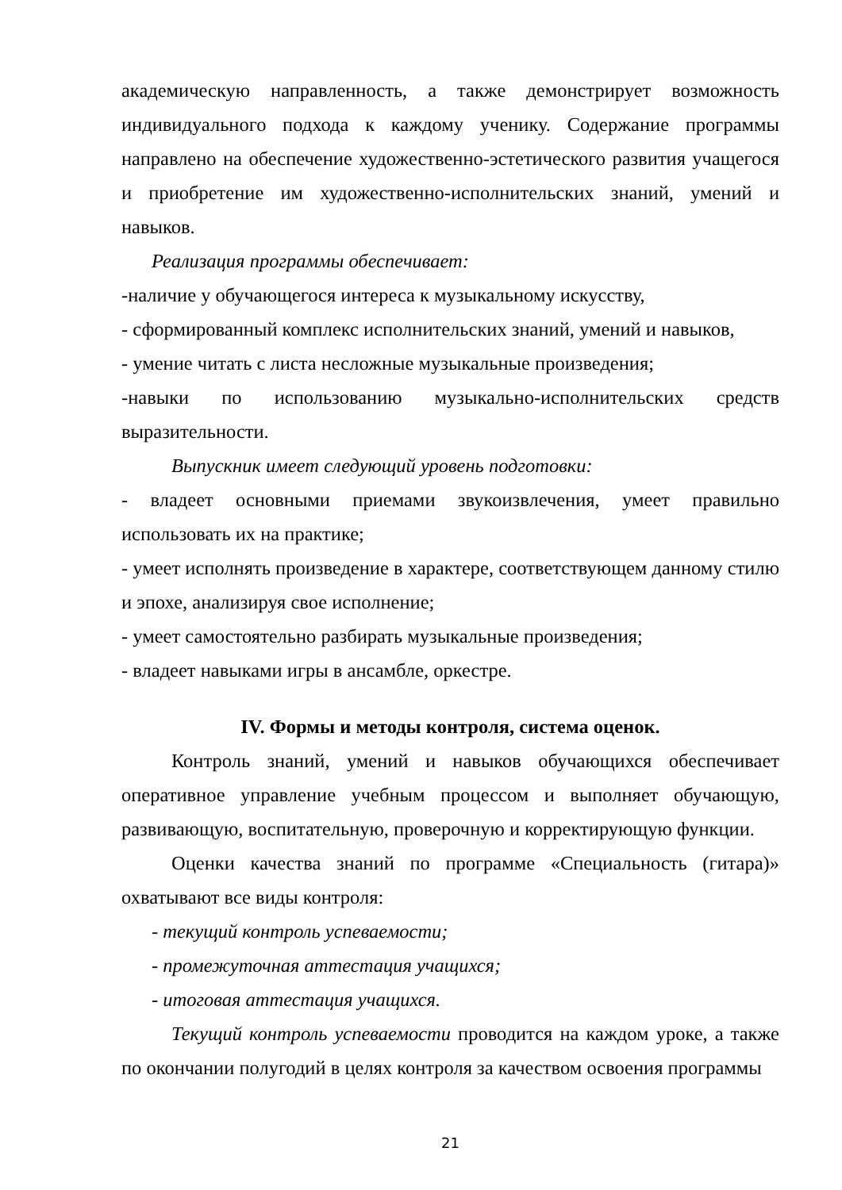академическую направленность, а также демонстрирует возможность индивидуального подхода к каждому ученику. Содержание программы направлено на обеспечение художественно-эстетического развития учащегося и приобретение им художественно-исполнительских знаний, умений и навыков.
Реализация программы обеспечивает:
-наличие у обучающегося интереса к музыкальному искусству,
- сформированный комплекс исполнительских знаний, умений и навыков,
- умение читать с листа несложные музыкальные произведения;
-навыки по использованию музыкально-исполнительских средств выразительности.
Выпускник имеет следующий уровень подготовки:
- владеет основными приемами звукоизвлечения, умеет правильно использовать их на практике;
- умеет исполнять произведение в характере, соответствующем данному стилю и эпохе, анализируя свое исполнение;
- умеет самостоятельно разбирать музыкальные произведения;
- владеет навыками игры в ансамбле, оркестре.
IV. Формы и методы контроля, система оценок.
Контроль знаний, умений и навыков обучающихся обеспечивает оперативное управление учебным процессом и выполняет обучающую, развивающую, воспитательную, проверочную и корректирующую функции.
Оценки качества знаний по программе «Специальность (гитара)» охватывают все виды контроля:
- текущий контроль успеваемости;
- промежуточная аттестация учащихся;
- итоговая аттестация учащихся.
Текущий контроль успеваемости проводится на каждом уроке, а также по окончании полугодий в целях контроля за качеством освоения программы
21